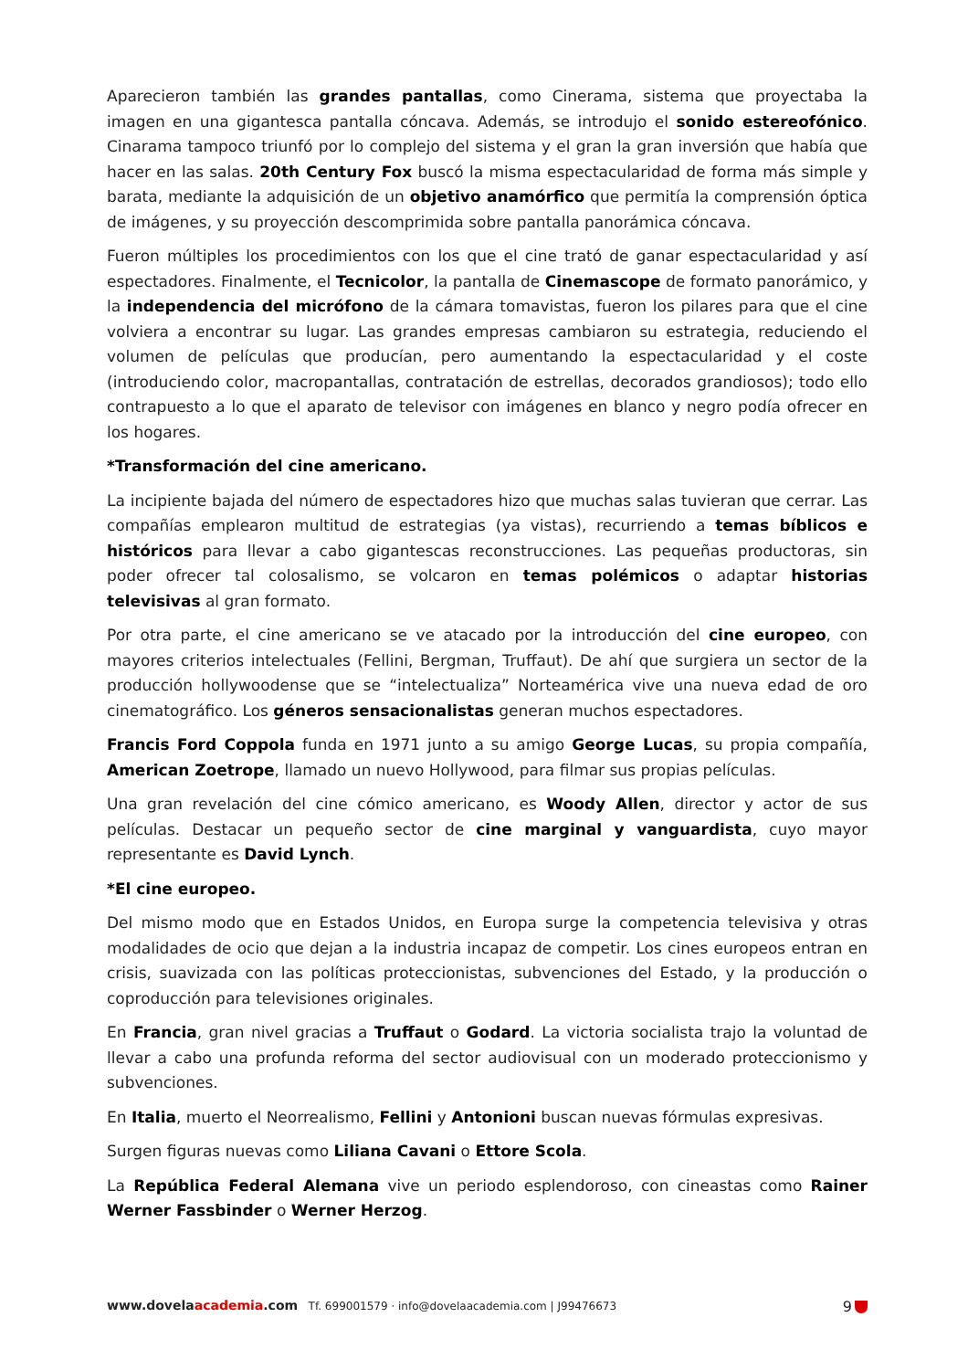Aparecieron también las grandes pantallas, como Cinerama, sistema que proyectaba la imagen en una gigantesca pantalla cóncava. Además, se introdujo el sonido estereofónico. Cinarama tampoco triunfó por lo complejo del sistema y el gran la gran inversión que había que hacer en las salas. 20th Century Fox buscó la misma espectacularidad de forma más simple y barata, mediante la adquisición de un objetivo anamórfico que permitía la comprensión óptica de imágenes, y su proyección descomprimida sobre pantalla panorámica cóncava.
Fueron múltiples los procedimientos con los que el cine trató de ganar espectacularidad y así espectadores. Finalmente, el Tecnicolor, la pantalla de Cinemascope de formato panorámico, y la independencia del micrófono de la cámara tomavistas, fueron los pilares para que el cine volviera a encontrar su lugar. Las grandes empresas cambiaron su estrategia, reduciendo el volumen de películas que producían, pero aumentando la espectacularidad y el coste (introduciendo color, macropantallas, contratación de estrellas, decorados grandiosos); todo ello contrapuesto a lo que el aparato de televisor con imágenes en blanco y negro podía ofrecer en los hogares.
*Transformación del cine americano.
La incipiente bajada del número de espectadores hizo que muchas salas tuvieran que cerrar. Las compañías emplearon multitud de estrategias (ya vistas), recurriendo a temas bíblicos e históricos para llevar a cabo gigantescas reconstrucciones. Las pequeñas productoras, sin poder ofrecer tal colosalismo, se volcaron en temas polémicos o adaptar historias televisivas al gran formato.
Por otra parte, el cine americano se ve atacado por la introducción del cine europeo, con mayores criterios intelectuales (Fellini, Bergman, Truffaut). De ahí que surgiera un sector de la producción hollywoodense que se “intelectualiza” Norteamérica vive una nueva edad de oro cinematográfico. Los géneros sensacionalistas generan muchos espectadores.
Francis Ford Coppola funda en 1971 junto a su amigo George Lucas, su propia compañía, American Zoetrope, llamado un nuevo Hollywood, para filmar sus propias películas.
Una gran revelación del cine cómico americano, es Woody Allen, director y actor de sus películas. Destacar un pequeño sector de cine marginal y vanguardista, cuyo mayor representante es David Lynch.
*El cine europeo.
Del mismo modo que en Estados Unidos, en Europa surge la competencia televisiva y otras modalidades de ocio que dejan a la industria incapaz de competir. Los cines europeos entran en crisis, suavizada con las políticas proteccionistas, subvenciones del Estado, y la producción o coproducción para televisiones originales.
En Francia, gran nivel gracias a Truffaut o Godard. La victoria socialista trajo la voluntad de llevar a cabo una profunda reforma del sector audiovisual con un moderado proteccionismo y subvenciones.
En Italia, muerto el Neorrealismo, Fellini y Antonioni buscan nuevas fórmulas expresivas.
Surgen figuras nuevas como Liliana Cavani o Ettore Scola.
La República Federal Alemana vive un periodo esplendoroso, con cineastas como Rainer Werner Fassbinder o Werner Herzog.
www.dovelaacademia.com Tf. 699001579 · info@dovelaacademia.com | J99476673
9